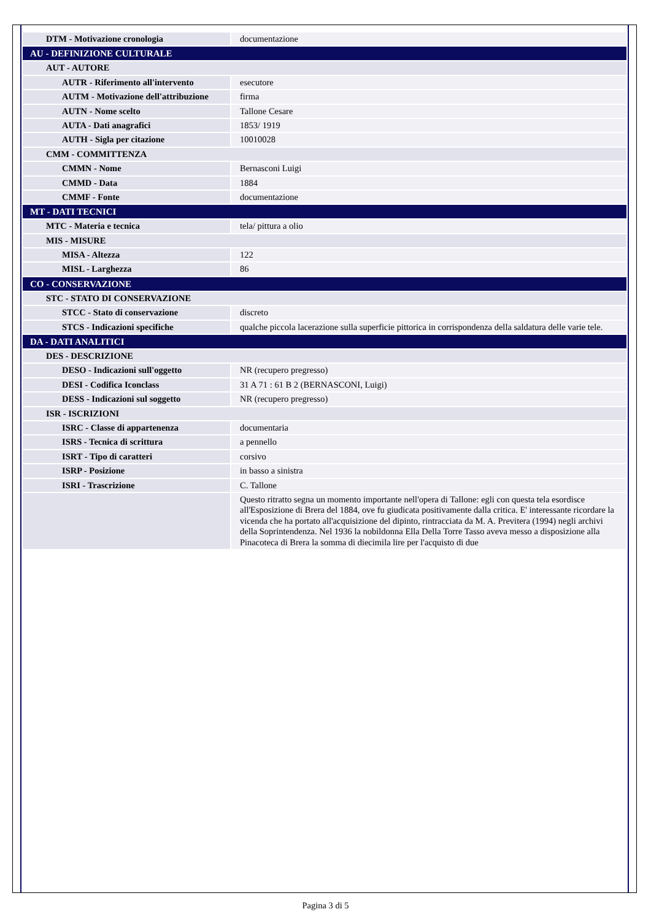| DTM - Motivazione cronologia | documentazione |
| AU - DEFINIZIONE CULTURALE | |
| AUT - AUTORE | |
| AUTR - Riferimento all'intervento | esecutore |
| AUTM - Motivazione dell'attribuzione | firma |
| AUTN - Nome scelto | Tallone Cesare |
| AUTA - Dati anagrafici | 1853/ 1919 |
| AUTH - Sigla per citazione | 10010028 |
| CMM - COMMITTENZA | |
| CMMN - Nome | Bernasconi Luigi |
| CMMD - Data | 1884 |
| CMMF - Fonte | documentazione |
| MT - DATI TECNICI | |
| MTC - Materia e tecnica | tela/ pittura a olio |
| MIS - MISURE | |
| MISA - Altezza | 122 |
| MISL - Larghezza | 86 |
| CO - CONSERVAZIONE | |
| STC - STATO DI CONSERVAZIONE | |
| STCC - Stato di conservazione | discreto |
| STCS - Indicazioni specifiche | qualche piccola lacerazione sulla superficie pittorica in corrispondenza della saldatura delle varie tele. |
| DA - DATI ANALITICI | |
| DES - DESCRIZIONE | |
| DESO - Indicazioni sull'oggetto | NR (recupero pregresso) |
| DESI - Codifica Iconclass | 31 A 71 : 61 B 2 (BERNASCONI, Luigi) |
| DESS - Indicazioni sul soggetto | NR (recupero pregresso) |
| ISR - ISCRIZIONI | |
| ISRC - Classe di appartenenza | documentaria |
| ISRS - Tecnica di scrittura | a pennello |
| ISRT - Tipo di caratteri | corsivo |
| ISRP - Posizione | in basso a sinistra |
| ISRI - Trascrizione | C. Tallone |
| | Questo ritratto segna un momento importante nell'opera di Tallone: egli con questa tela esordisce all'Esposizione di Brera del 1884, ove fu giudicata positivamente dalla critica. E' interessante ricordare la vicenda che ha portato all'acquisizione del dipinto, rintracciata da M. A. Previtera (1994) negli archivi della Soprintendenza. Nel 1936 la nobildonna Ella Della Torre Tasso aveva messo a disposizione alla Pinacoteca di Brera la somma di diecimila lire per l'acquisto di due |
Pagina 3 di 5